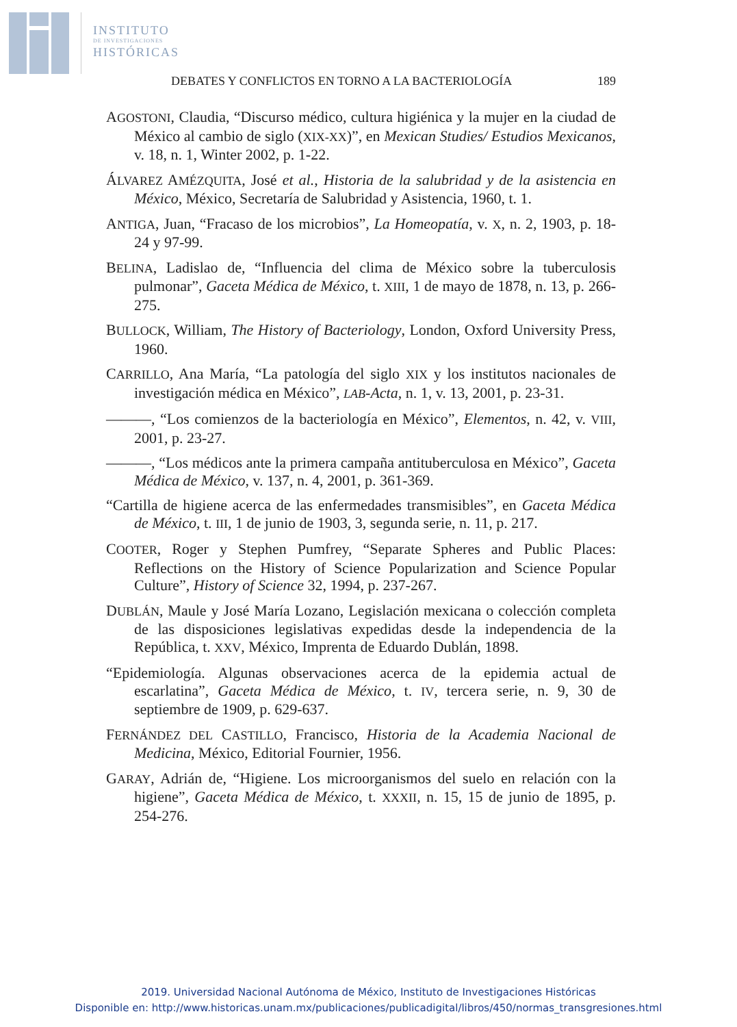INSTITUTO
DE INVESTIGACIONES
HISTÓRICAS
DEBATES Y CONFLICTOS EN TORNO A LA BACTERIOLOGÍA 189
AGOSTONI, Claudia, “Discurso médico, cultura higiénica y la mujer en la ciudad de México al cambio de siglo (XIX-XX)”, en Mexican Studies/ Estudios Mexicanos, v. 18, n. 1, Winter 2002, p. 1-22.
ÁLVAREZ AMÉZQUITA, José et al., Historia de la salubridad y de la asistencia en México, México, Secretaría de Salubridad y Asistencia, 1960, t. 1.
ANTIGA, Juan, “Fracaso de los microbios”, La Homeopatía, v. X, n. 2, 1903, p. 18-24 y 97-99.
BELINA, Ladislao de, “Influencia del clima de México sobre la tuberculosis pulmonar”, Gaceta Médica de México, t. XIII, 1 de mayo de 1878, n. 13, p. 266-275.
BULLOCK, William, The History of Bacteriology, London, Oxford University Press, 1960.
CARRILLO, Ana María, “La patología del siglo XIX y los institutos nacionales de investigación médica en México”, LAB-Acta, n. 1, v. 13, 2001, p. 23-31.
———, “Los comienzos de la bacteriología en México”, Elementos, n. 42, v. VIII, 2001, p. 23-27.
———, “Los médicos ante la primera campaña antituberculosa en México”, Gaceta Médica de México, v. 137, n. 4, 2001, p. 361-369.
“Cartilla de higiene acerca de las enfermedades transmisibles”, en Gaceta Médica de México, t. III, 1 de junio de 1903, 3, segunda serie, n. 11, p. 217.
COOTER, Roger y Stephen Pumfrey, “Separate Spheres and Public Places: Reflections on the History of Science Popularization and Science Popular Culture”, History of Science 32, 1994, p. 237-267.
DUBLÁN, Maule y José María Lozano, Legislación mexicana o colección completa de las disposiciones legislativas expedidas desde la independencia de la República, t. XXV, México, Imprenta de Eduardo Dublán, 1898.
“Epidemiología. Algunas observaciones acerca de la epidemia actual de escarlatina”, Gaceta Médica de México, t. IV, tercera serie, n. 9, 30 de septiembre de 1909, p. 629-637.
FERNÁNDEZ DEL CASTILLO, Francisco, Historia de la Academia Nacional de Medicina, México, Editorial Fournier, 1956.
GARAY, Adrián de, “Higiene. Los microorganismos del suelo en relación con la higiene”, Gaceta Médica de México, t. XXXII, n. 15, 15 de junio de 1895, p. 254-276.
2019. Universidad Nacional Autónoma de México, Instituto de Investigaciones Históricas
Disponible en: http://www.historicas.unam.mx/publicaciones/publicadigital/libros/450/normas_transgresiones.html